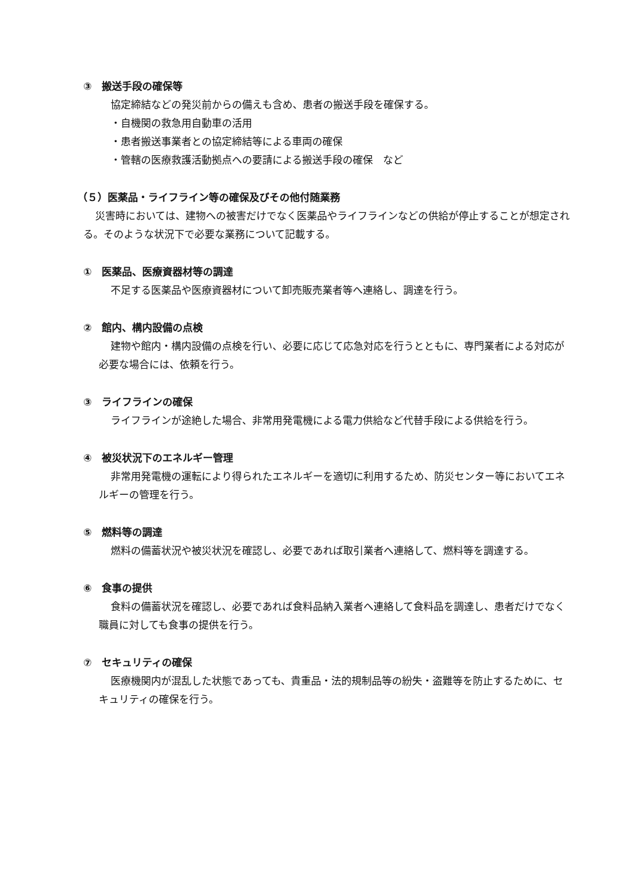③　搬送手段の確保等
協定締結などの発災前からの備えも含め、患者の搬送手段を確保する。
・自機関の救急用自動車の活用
・患者搬送事業者との協定締結等による車両の確保
・管轄の医療救護活動拠点への要請による搬送手段の確保　など
（５）医薬品・ライフライン等の確保及びその他付随業務
災害時においては、建物への被害だけでなく医薬品やライフラインなどの供給が停止することが想定される。そのような状況下で必要な業務について記載する。
①　医薬品、医療資器材等の調達
不足する医薬品や医療資器材について卸売販売業者等へ連絡し、調達を行う。
②　館内、構内設備の点検
建物や館内・構内設備の点検を行い、必要に応じて応急対応を行うとともに、専門業者による対応が必要な場合には、依頼を行う。
③　ライフラインの確保
ライフラインが途絶した場合、非常用発電機による電力供給など代替手段による供給を行う。
④　被災状況下のエネルギー管理
非常用発電機の運転により得られたエネルギーを適切に利用するため、防災センター等においてエネルギーの管理を行う。
⑤　燃料等の調達
燃料の備蓄状況や被災状況を確認し、必要であれば取引業者へ連絡して、燃料等を調達する。
⑥　食事の提供
食料の備蓄状況を確認し、必要であれば食料品納入業者へ連絡して食料品を調達し、患者だけでなく職員に対しても食事の提供を行う。
⑦　セキュリティの確保
医療機関内が混乱した状態であっても、貴重品・法的規制品等の紛失・盗難等を防止するために、セキュリティの確保を行う。